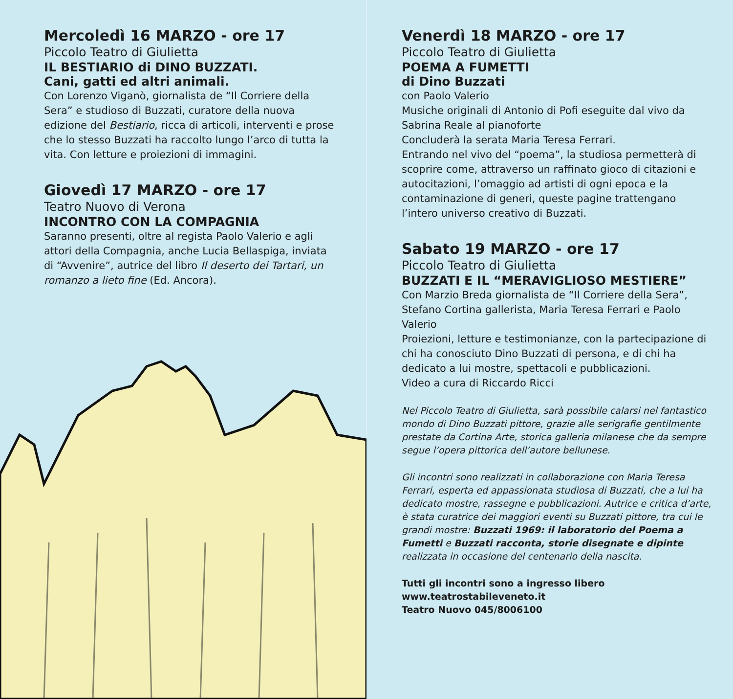Mercoledì 16 MARZO - ore 17
Piccolo Teatro di Giulietta
IL BESTIARIO di DINO BUZZATI.
Cani, gatti ed altri animali.
Con Lorenzo Viganò, giornalista de “Il Corriere della Sera” e studioso di Buzzati, curatore della nuova edizione del Bestiario, ricca di articoli, interventi e prose che lo stesso Buzzati ha raccolto lungo l’arco di tutta la vita. Con letture e proiezioni di immagini.
Giovedì 17 MARZO - ore 17
Teatro Nuovo di Verona
INCONTRO CON LA COMPAGNIA
Saranno presenti, oltre al regista Paolo Valerio e agli attori della Compagnia, anche Lucia Bellaspiga, inviata di “Avvenire”, autrice del libro Il deserto dei Tartari, un romanzo a lieto fine (Ed. Ancora).
Venerdì 18 MARZO - ore 17
Piccolo Teatro di Giulietta
POEMA A FUMETTI
di Dino Buzzati
con Paolo Valerio
Musiche originali di Antonio di Pofi eseguite dal vivo da Sabrina Reale al pianoforte
Concluderà la serata Maria Teresa Ferrari.
Entrando nel vivo del “poema”, la studiosa permetterà di scoprire come, attraverso un raffinato gioco di citazioni e autocitazioni, l’omaggio ad artisti di ogni epoca e la contaminazione di generi, queste pagine trattengano l’intero universo creativo di Buzzati.
Sabato 19 MARZO - ore 17
Piccolo Teatro di Giulietta
BUZZATI E IL “MERAVIGLIOSO MESTIERE”
Con Marzio Breda giornalista de “Il Corriere della Sera”, Stefano Cortina gallerista, Maria Teresa Ferrari e Paolo Valerio
Proiezioni, letture e testimonianze, con la partecipazione di chi ha conosciuto Dino Buzzati di persona, e di chi ha dedicato a lui mostre, spettacoli e pubblicazioni.
Video a cura di Riccardo Ricci
Nel Piccolo Teatro di Giulietta, sarà possibile calarsi nel fantastico mondo di Dino Buzzati pittore, grazie alle serigrafie gentilmente prestate da Cortina Arte, storica galleria milanese che da sempre segue l’opera pittorica dell’autore bellunese.
Gli incontri sono realizzati in collaborazione con Maria Teresa Ferrari, esperta ed appassionata studiosa di Buzzati, che a lui ha dedicato mostre, rassegne e pubblicazioni. Autrice e critica d’arte, è stata curatrice dei maggiori eventi su Buzzati pittore, tra cui le grandi mostre: Buzzati 1969: il laboratorio del Poema a Fumetti e Buzzati racconta, storie disegnate e dipinte realizzata in occasione del centenario della nascita.
Tutti gli incontri sono a ingresso libero
www.teatrostabileveneto.it
Teatro Nuovo 045/8006100